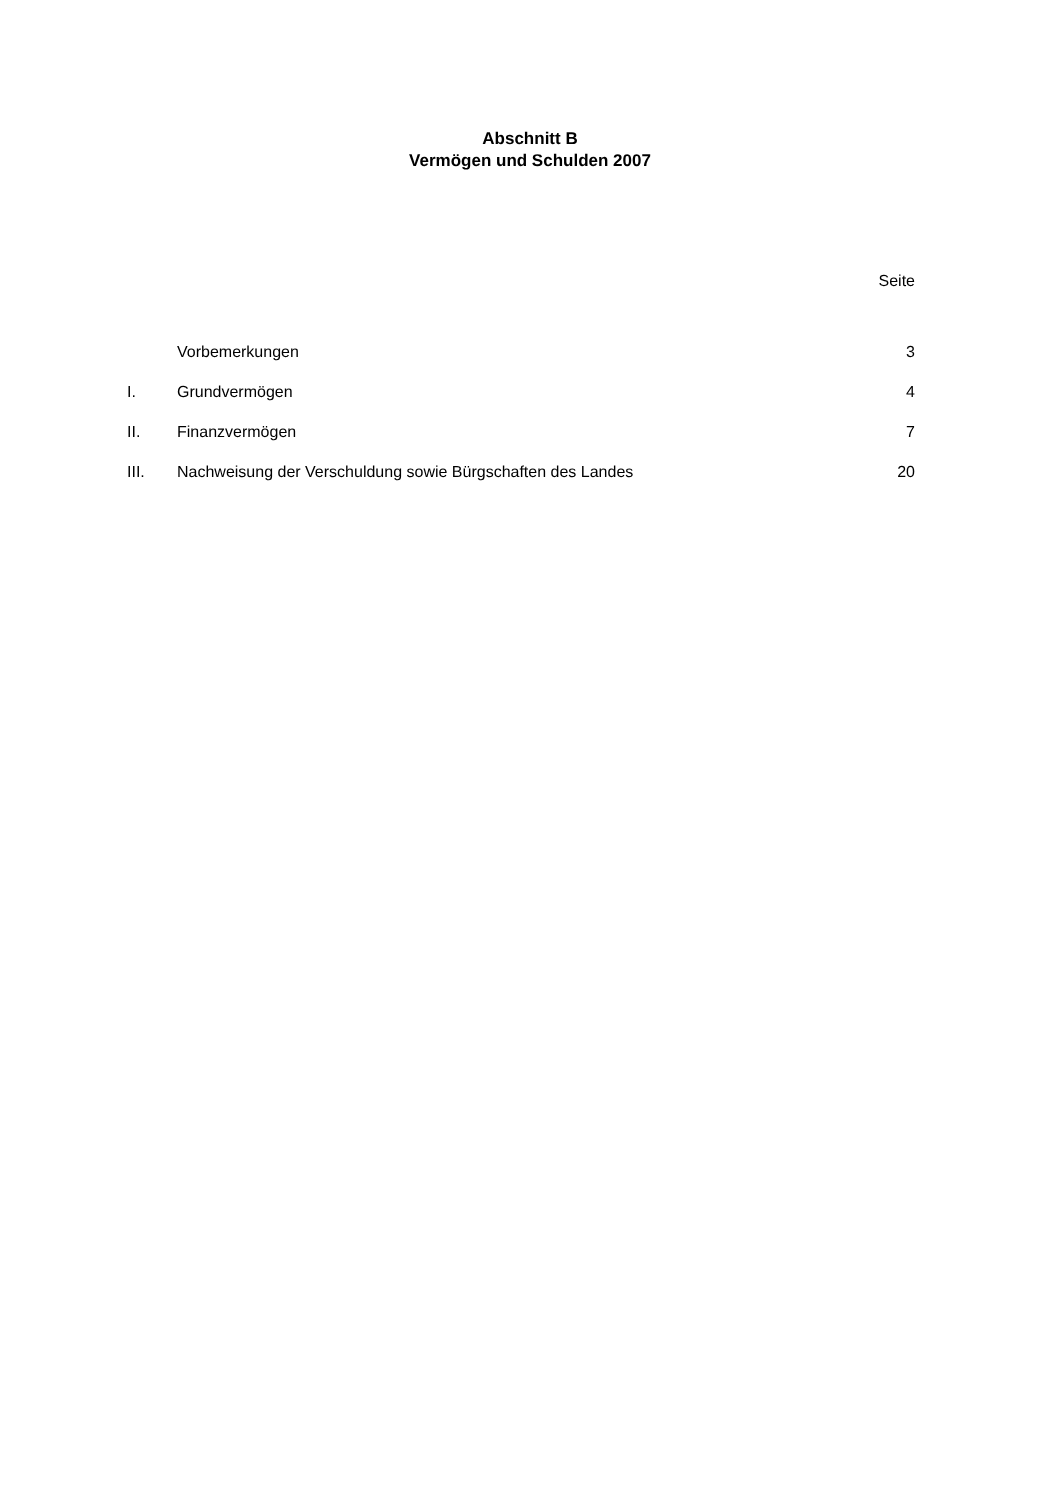Abschnitt B
Vermögen und Schulden 2007
| | | Seite |
| | Vorbemerkungen | 3 |
| I. | Grundvermögen | 4 |
| II. | Finanzvermögen | 7 |
| III. | Nachweisung der Verschuldung sowie Bürgschaften des Landes | 20 |